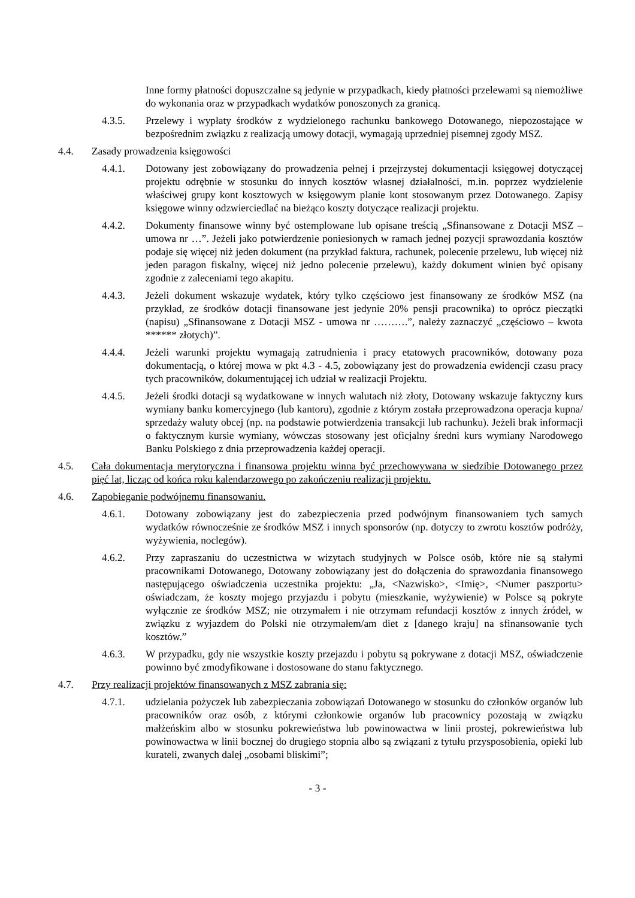Inne formy płatności dopuszczalne są jedynie w przypadkach, kiedy płatności przelewami są niemożliwe do wykonania oraz w przypadkach wydatków ponoszonych za granicą.
4.3.5. Przelewy i wypłaty środków z wydzielonego rachunku bankowego Dotowanego, niepozostające w bezpośrednim związku z realizacją umowy dotacji, wymagają uprzedniej pisemnej zgody MSZ.
4.4. Zasady prowadzenia księgowości
4.4.1. Dotowany jest zobowiązany do prowadzenia pełnej i przejrzystej dokumentacji księgowej dotyczącej projektu odrębnie w stosunku do innych kosztów własnej działalności, m.in. poprzez wydzielenie właściwej grupy kont kosztowych w księgowym planie kont stosowanym przez Dotowanego. Zapisy księgowe winny odzwierciedlać na bieżąco koszty dotyczące realizacji projektu.
4.4.2. Dokumenty finansowe winny być ostemplowane lub opisane treścią „Sfinansowane z Dotacji MSZ – umowa nr …”. Jeżeli jako potwierdzenie poniesionych w ramach jednej pozycji sprawozdania kosztów podaje się więcej niż jeden dokument (na przykład faktura, rachunek, polecenie przelewu, lub więcej niż jeden paragon fiskalny, więcej niż jedno polecenie przelewu), każdy dokument winien być opisany zgodnie z zaleceniami tego akapitu.
4.4.3. Jeżeli dokument wskazuje wydatek, który tylko częściowo jest finansowany ze środków MSZ (na przykład, ze środków dotacji finansowane jest jedynie 20% pensji pracownika) to oprócz pieczątki (napisu) „Sfinansowane z Dotacji MSZ - umowa nr ……….”, należy zaznaczyć „częściowo – kwota ****** złotych)”.
4.4.4. Jeżeli warunki projektu wymagają zatrudnienia i pracy etatowych pracowników, dotowany poza dokumentacją, o której mowa w pkt 4.3 - 4.5, zobowiązany jest do prowadzenia ewidencji czasu pracy tych pracowników, dokumentującej ich udział w realizacji Projektu.
4.4.5. Jeżeli środki dotacji są wydatkowane w innych walutach niż złoty, Dotowany wskazuje faktyczny kurs wymiany banku komercyjnego (lub kantoru), zgodnie z którym została przeprowadzona operacja kupna/ sprzedaży waluty obcej (np. na podstawie potwierdzenia transakcji lub rachunku). Jeżeli brak informacji o faktycznym kursie wymiany, wówczas stosowany jest oficjalny średni kurs wymiany Narodowego Banku Polskiego z dnia przeprowadzenia każdej operacji.
4.5. Cała dokumentacja merytoryczna i finansowa projektu winna być przechowywana w siedzibie Dotowanego przez pięć lat, licząc od końca roku kalendarzowego po zakończeniu realizacji projektu.
4.6. Zapobieganie podwójnemu finansowaniu.
4.6.1. Dotowany zobowiązany jest do zabezpieczenia przed podwójnym finansowaniem tych samych wydatków równocześnie ze środków MSZ i innych sponsorów (np. dotyczy to zwrotu kosztów podróży, wyżywienia, noclegów).
4.6.2. Przy zapraszaniu do uczestnictwa w wizytach studyjnych w Polsce osób, które nie są stałymi pracownikami Dotowanego, Dotowany zobowiązany jest do dołączenia do sprawozdania finansowego następującego oświadczenia uczestnika projektu: „Ja, <Nazwisko>, <Imię>, <Numer paszportu> oświadczam, że koszty mojego przyjazdu i pobytu (mieszkanie, wyżywienie) w Polsce są pokryte wyłącznie ze środków MSZ; nie otrzymałem i nie otrzymam refundacji kosztów z innych źródeł, w związku z wyjazdem do Polski nie otrzymałem/am diet z [danego kraju] na sfinansowanie tych kosztów.”
4.6.3. W przypadku, gdy nie wszystkie koszty przejazdu i pobytu są pokrywane z dotacji MSZ, oświadczenie powinno być zmodyfikowane i dostosowane do stanu faktycznego.
4.7. Przy realizacji projektów finansowanych z MSZ zabrania się:
4.7.1. udzielania pożyczek lub zabezpieczania zobowiązań Dotowanego w stosunku do członków organów lub pracowników oraz osób, z którymi członkowie organów lub pracownicy pozostają w związku małżeńskim albo w stosunku pokrewieństwa lub powinowactwa w linii prostej, pokrewieństwa lub powinowactwa w linii bocznej do drugiego stopnia albo są związani z tytułu przysposobienia, opieki lub kurateli, zwanych dalej „osobami bliskimi”;
- 3 -